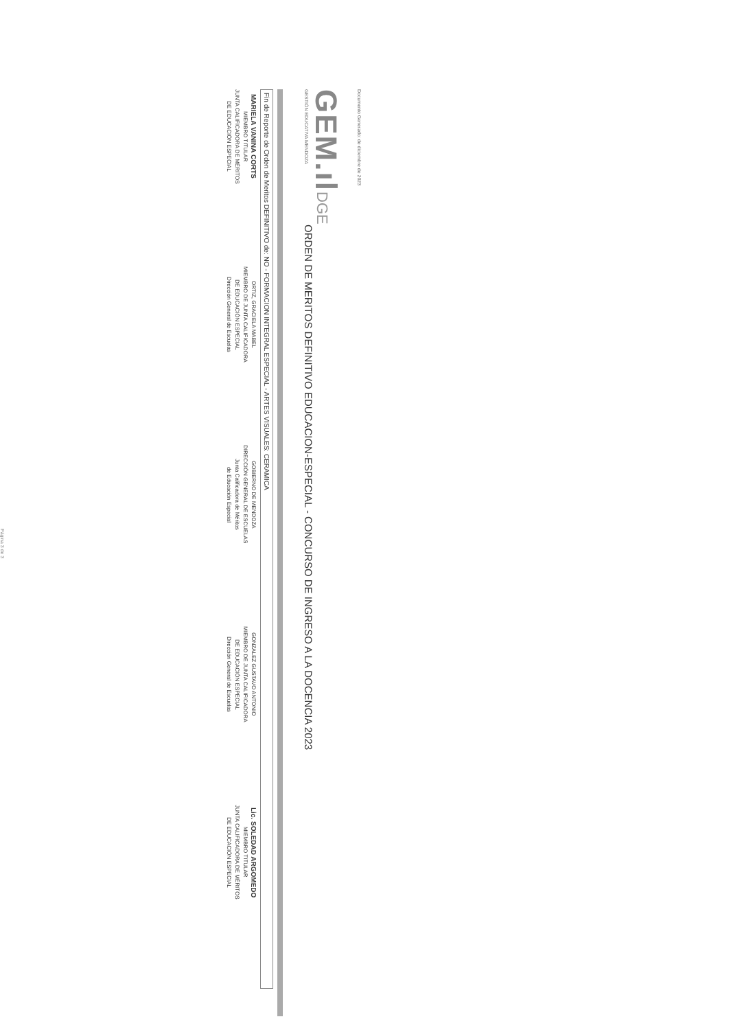Documento Generado: de diciembre de 2023
GEM.ıl
GESTIÓN EDUCATIVA MENDOZA
DGE
ORDEN DE MERITOS DEFINITIVO EDUCACION-ESPECIAL - CONCURSO DE INGRESO A LA DOCENCIA 2023
Fin de Reporte de Orden de Meritos DEFINITIVO de: NO - FORMACION INTEGRAL ESPECIAL - ARTES VISUALES: CERAMICA
MARIELA VANINA CORTS
MIEMBRO TITULAR
JUNTA CALIFICADORA DE MÉRITOS
DE EDUCACIÓN ESPECIAL
ORTIZ, GRACIELA MABEL
MIEMBRO DE JUNTA CALIFICADORA
DE EDUCACIÓN ESPECIAL
Dirección General de Escuelas
GOBIERNO DE MENDOZA
DIRECCIÓN GENERAL DE ESCUELAS
Junta Calificadora de Méritos
de Educación Especial
GONZALEZ GUSTAVO ANTONIO
MIEMBRO DE JUNTA CALIFICADORA
DE EDUCACIÓN ESPECIAL
Dirección General de Escuelas
Lic. SOLEDAD ARGOMEDO
MIEMBRO TITULAR
JUNTA CALIFICADORA DE MÉRITOS
DE EDUCACIÓN ESPECIAL
Página 3 de 3